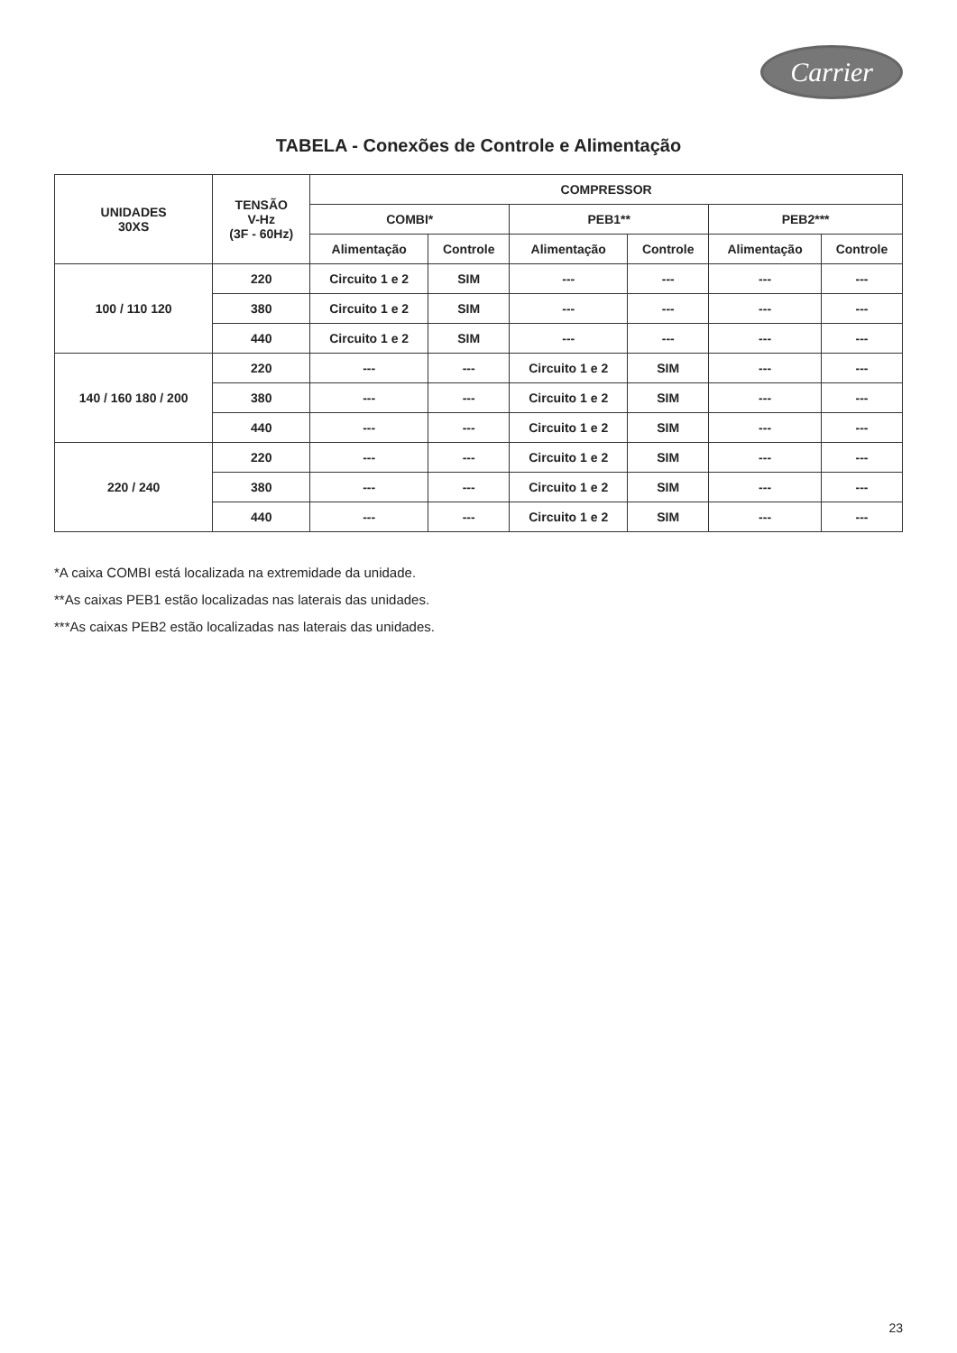Carrier
TABELA - Conexões de Controle e Alimentação
| UNIDADES 30XS | TENSÃO V-Hz (3F - 60Hz) | COMPRESSOR | | | | | |
| --- | --- | --- | --- | --- | --- | --- | --- |
| | | COMBI* | | PEB1** | | PEB2*** | |
| | | Alimentação | Controle | Alimentação | Controle | Alimentação | Controle |
| 100 / 110 120 | 220 | Circuito 1 e 2 | SIM | --- | --- | --- | --- |
| | 380 | Circuito 1 e 2 | SIM | --- | --- | --- | --- |
| | 440 | Circuito 1 e 2 | SIM | --- | --- | --- | --- |
| 140 / 160 180 / 200 | 220 | --- | --- | Circuito 1 e 2 | SIM | --- | --- |
| | 380 | --- | --- | Circuito 1 e 2 | SIM | --- | --- |
| | 440 | --- | --- | Circuito 1 e 2 | SIM | --- | --- |
| 220 / 240 | 220 | --- | --- | Circuito 1 e 2 | SIM | --- | --- |
| | 380 | --- | --- | Circuito 1 e 2 | SIM | --- | --- |
| | 440 | --- | --- | Circuito 1 e 2 | SIM | --- | --- |
*A caixa COMBI está localizada na extremidade da unidade.
**As caixas PEB1 estão localizadas nas laterais das unidades.
***As caixas PEB2 estão localizadas nas laterais das unidades.
23